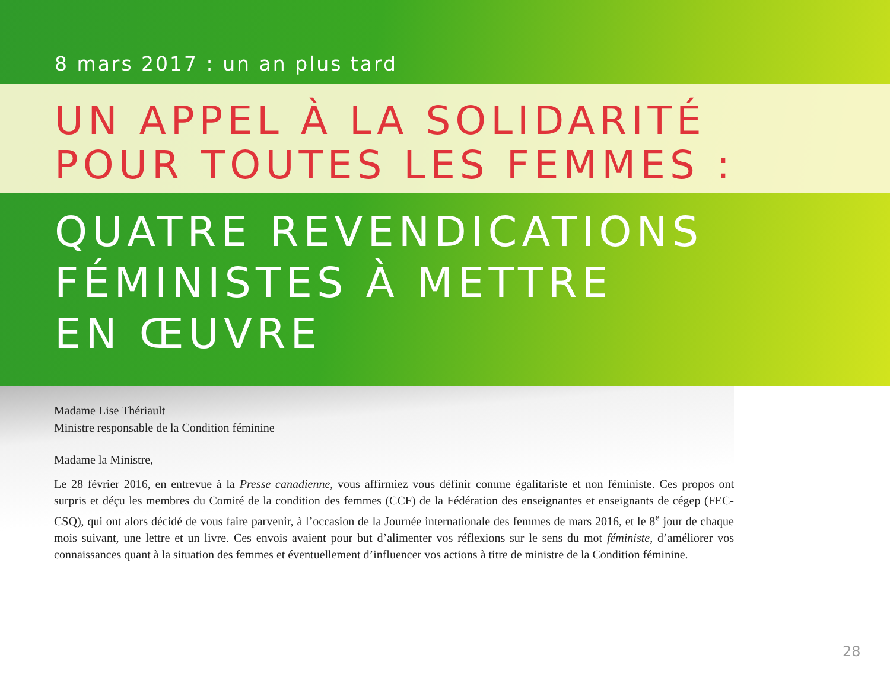8 mars 2017 : un an plus tard
UN APPEL À LA SOLIDARITÉ
POUR TOUTES LES FEMMES :
QUATRE REVENDICATIONS
FÉMINISTES À METTRE
EN ŒUVRE
Madame Lise Thériault
Ministre responsable de la Condition féminine
Madame la Ministre,
Le 28 février 2016, en entrevue à la Presse canadienne, vous affirmiez vous définir comme égalitariste et non féministe. Ces propos ont surpris et déçu les membres du Comité de la condition des femmes (CCF) de la Fédération des enseignantes et enseignants de cégep (FEC-CSQ), qui ont alors décidé de vous faire parvenir, à l’occasion de la Journée internationale des femmes de mars 2016, et le 8<sup>e</sup> jour de chaque mois suivant, une lettre et un livre. Ces envois avaient pour but d’alimenter vos réflexions sur le sens du mot féministe, d’améliorer vos connaissances quant à la situation des femmes et éventuellement d’influencer vos actions à titre de ministre de la Condition féminine.
28